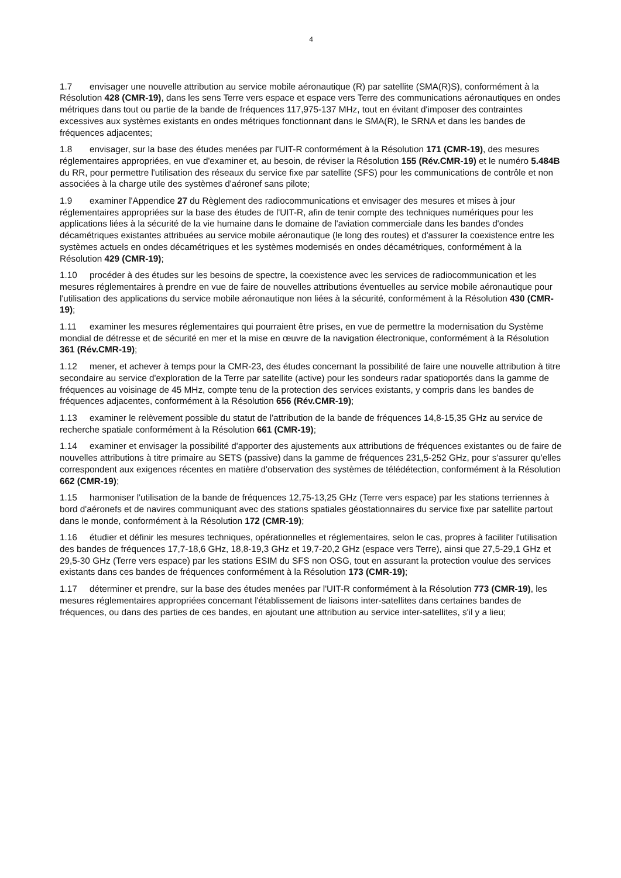4
1.7 envisager une nouvelle attribution au service mobile aéronautique (R) par satellite (SMA(R)S), conformément à la Résolution 428 (CMR-19), dans les sens Terre vers espace et espace vers Terre des communications aéronautiques en ondes métriques dans tout ou partie de la bande de fréquences 117,975-137 MHz, tout en évitant d'imposer des contraintes excessives aux systèmes existants en ondes métriques fonctionnant dans le SMA(R), le SRNA et dans les bandes de fréquences adjacentes;
1.8 envisager, sur la base des études menées par l'UIT-R conformément à la Résolution 171 (CMR-19), des mesures réglementaires appropriées, en vue d'examiner et, au besoin, de réviser la Résolution 155 (Rév.CMR-19) et le numéro 5.484B du RR, pour permettre l'utilisation des réseaux du service fixe par satellite (SFS) pour les communications de contrôle et non associées à la charge utile des systèmes d'aéronef sans pilote;
1.9 examiner l'Appendice 27 du Règlement des radiocommunications et envisager des mesures et mises à jour réglementaires appropriées sur la base des études de l'UIT-R, afin de tenir compte des techniques numériques pour les applications liées à la sécurité de la vie humaine dans le domaine de l'aviation commerciale dans les bandes d'ondes décamétriques existantes attribuées au service mobile aéronautique (le long des routes) et d'assurer la coexistence entre les systèmes actuels en ondes décamétriques et les systèmes modernisés en ondes décamétriques, conformément à la Résolution 429 (CMR-19);
1.10 procéder à des études sur les besoins de spectre, la coexistence avec les services de radiocommunication et les mesures réglementaires à prendre en vue de faire de nouvelles attributions éventuelles au service mobile aéronautique pour l'utilisation des applications du service mobile aéronautique non liées à la sécurité, conformément à la Résolution 430 (CMR-19);
1.11 examiner les mesures réglementaires qui pourraient être prises, en vue de permettre la modernisation du Système mondial de détresse et de sécurité en mer et la mise en œuvre de la navigation électronique, conformément à la Résolution 361 (Rév.CMR-19);
1.12 mener, et achever à temps pour la CMR-23, des études concernant la possibilité de faire une nouvelle attribution à titre secondaire au service d'exploration de la Terre par satellite (active) pour les sondeurs radar spatioportés dans la gamme de fréquences au voisinage de 45 MHz, compte tenu de la protection des services existants, y compris dans les bandes de fréquences adjacentes, conformément à la Résolution 656 (Rév.CMR-19);
1.13 examiner le relèvement possible du statut de l'attribution de la bande de fréquences 14,8-15,35 GHz au service de recherche spatiale conformément à la Résolution 661 (CMR-19);
1.14 examiner et envisager la possibilité d'apporter des ajustements aux attributions de fréquences existantes ou de faire de nouvelles attributions à titre primaire au SETS (passive) dans la gamme de fréquences 231,5-252 GHz, pour s'assurer qu'elles correspondent aux exigences récentes en matière d'observation des systèmes de télédétection, conformément à la Résolution 662 (CMR-19);
1.15 harmoniser l'utilisation de la bande de fréquences 12,75-13,25 GHz (Terre vers espace) par les stations terriennes à bord d'aéronefs et de navires communiquant avec des stations spatiales géostationnaires du service fixe par satellite partout dans le monde, conformément à la Résolution 172 (CMR-19);
1.16 étudier et définir les mesures techniques, opérationnelles et réglementaires, selon le cas, propres à faciliter l'utilisation des bandes de fréquences 17,7-18,6 GHz, 18,8-19,3 GHz et 19,7-20,2 GHz (espace vers Terre), ainsi que 27,5-29,1 GHz et 29,5-30 GHz (Terre vers espace) par les stations ESIM du SFS non OSG, tout en assurant la protection voulue des services existants dans ces bandes de fréquences conformément à la Résolution 173 (CMR-19);
1.17 déterminer et prendre, sur la base des études menées par l'UIT-R conformément à la Résolution 773 (CMR-19), les mesures réglementaires appropriées concernant l'établissement de liaisons inter-satellites dans certaines bandes de fréquences, ou dans des parties de ces bandes, en ajoutant une attribution au service inter-satellites, s'il y a lieu;